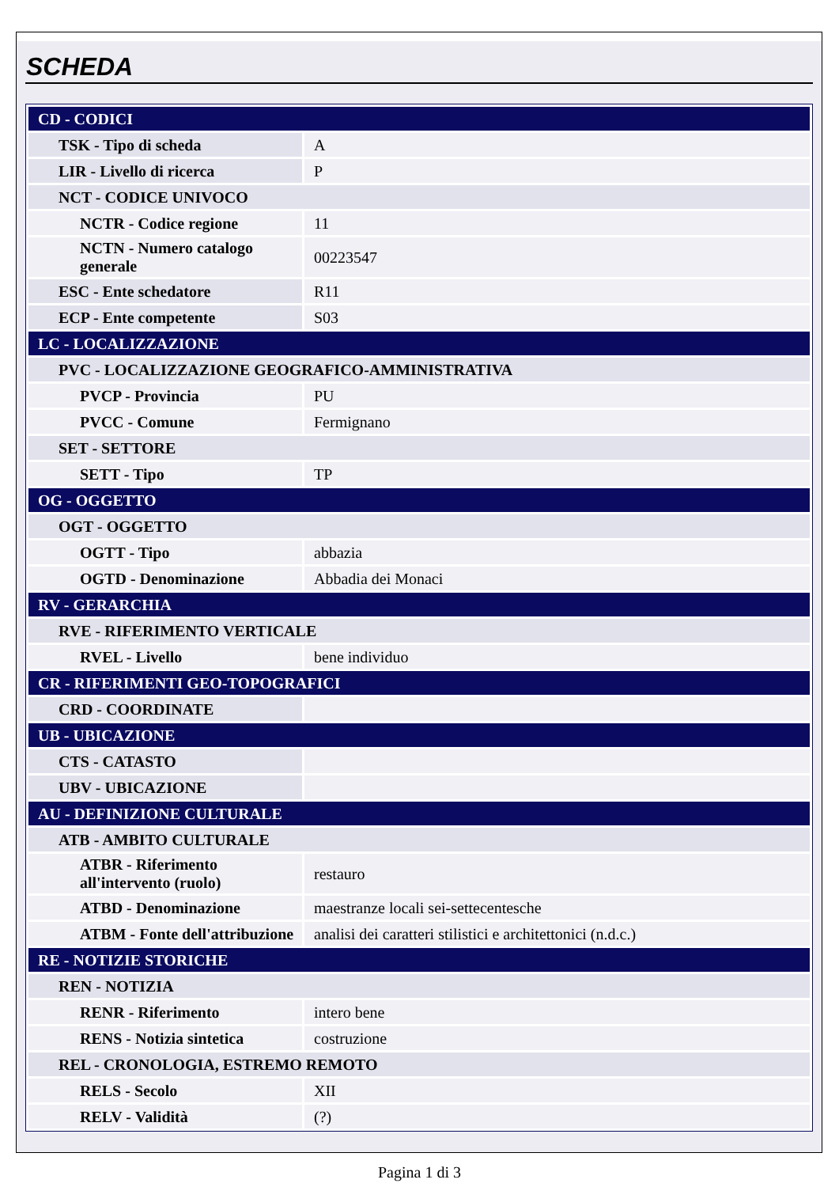SCHEDA
| CD - CODICI | |
| TSK - Tipo di scheda | A |
| LIR - Livello di ricerca | P |
| NCT - CODICE UNIVOCO | |
| NCTR - Codice regione | 11 |
| NCTN - Numero catalogo generale | 00223547 |
| ESC - Ente schedatore | R11 |
| ECP - Ente competente | S03 |
| LC - LOCALIZZAZIONE | |
| PVC - LOCALIZZAZIONE GEOGRAFICO-AMMINISTRATIVA | |
| PVCP - Provincia | PU |
| PVCC - Comune | Fermignano |
| SET - SETTORE | |
| SETT - Tipo | TP |
| OG - OGGETTO | |
| OGT - OGGETTO | |
| OGTT - Tipo | abbazia |
| OGTD - Denominazione | Abbadia dei Monaci |
| RV - GERARCHIA | |
| RVE - RIFERIMENTO VERTICALE | |
| RVEL - Livello | bene individuo |
| CR - RIFERIMENTI GEO-TOPOGRAFICI | |
| CRD - COORDINATE | |
| UB - UBICAZIONE | |
| CTS - CATASTO | |
| UBV - UBICAZIONE | |
| AU - DEFINIZIONE CULTURALE | |
| ATB - AMBITO CULTURALE | |
| ATBR - Riferimento all'intervento (ruolo) | restauro |
| ATBD - Denominazione | maestranze locali sei-settecentesche |
| ATBM - Fonte dell'attribuzione | analisi dei caratteri stilistici e architettonici (n.d.c.) |
| RE - NOTIZIE STORICHE | |
| REN - NOTIZIA | |
| RENR - Riferimento | intero bene |
| RENS - Notizia sintetica | costruzione |
| REL - CRONOLOGIA, ESTREMO REMOTO | |
| RELS - Secolo | XII |
| RELV - Validità | (?) |
Pagina 1 di 3